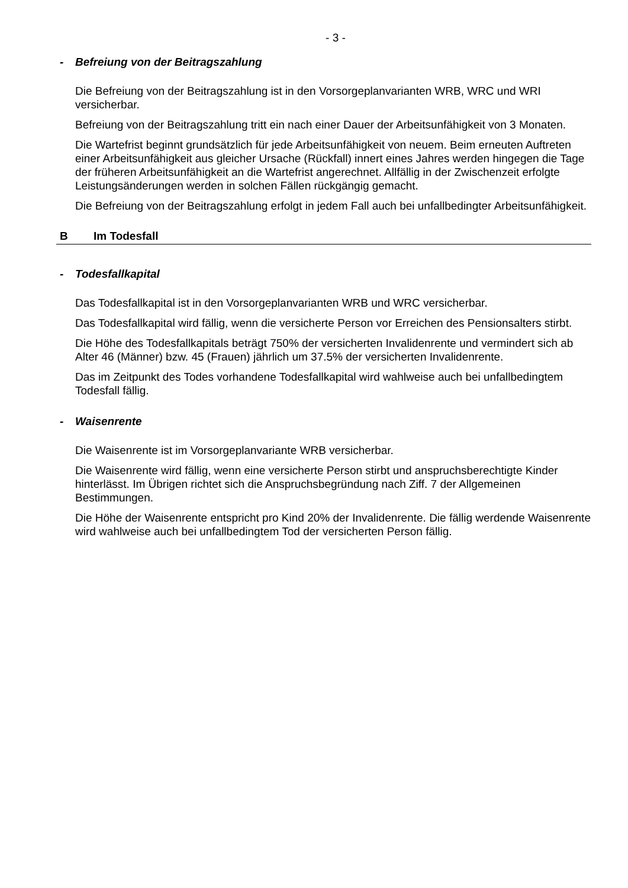- 3 -
- Befreiung von der Beitragszahlung
Die Befreiung von der Beitragszahlung ist in den Vorsorgeplanvarianten WRB, WRC und WRI versicherbar.
Befreiung von der Beitragszahlung tritt ein nach einer Dauer der Arbeitsunfähigkeit von 3 Monaten.
Die Wartefrist beginnt grundsätzlich für jede Arbeitsunfähigkeit von neuem. Beim erneuten Auftreten einer Arbeitsunfähigkeit aus gleicher Ursache (Rückfall) innert eines Jahres werden hingegen die Tage der früheren Arbeitsunfähigkeit an die Wartefrist angerechnet. Allfällig in der Zwischenzeit erfolgte Leistungsänderungen werden in solchen Fällen rückgängig gemacht.
Die Befreiung von der Beitragszahlung erfolgt in jedem Fall auch bei unfallbedingter Arbeitsunfähigkeit.
B Im Todesfall
- Todesfallkapital
Das Todesfallkapital ist in den Vorsorgeplanvarianten WRB und WRC versicherbar.
Das Todesfallkapital wird fällig, wenn die versicherte Person vor Erreichen des Pensionsalters stirbt.
Die Höhe des Todesfallkapitals beträgt 750% der versicherten Invalidenrente und vermindert sich ab Alter 46 (Männer) bzw. 45 (Frauen) jährlich um 37.5% der versicherten Invalidenrente.
Das im Zeitpunkt des Todes vorhandene Todesfallkapital wird wahlweise auch bei unfallbedingtem Todesfall fällig.
- Waisenrente
Die Waisenrente ist im Vorsorgeplanvariante WRB versicherbar.
Die Waisenrente wird fällig, wenn eine versicherte Person stirbt und anspruchsberechtigte Kinder hinterlässt. Im Übrigen richtet sich die Anspruchsbegründung nach Ziff. 7 der Allgemeinen Bestimmungen.
Die Höhe der Waisenrente entspricht pro Kind 20% der Invalidenrente. Die fällig werdende Waisenrente wird wahlweise auch bei unfallbedingtem Tod der versicherten Person fällig.